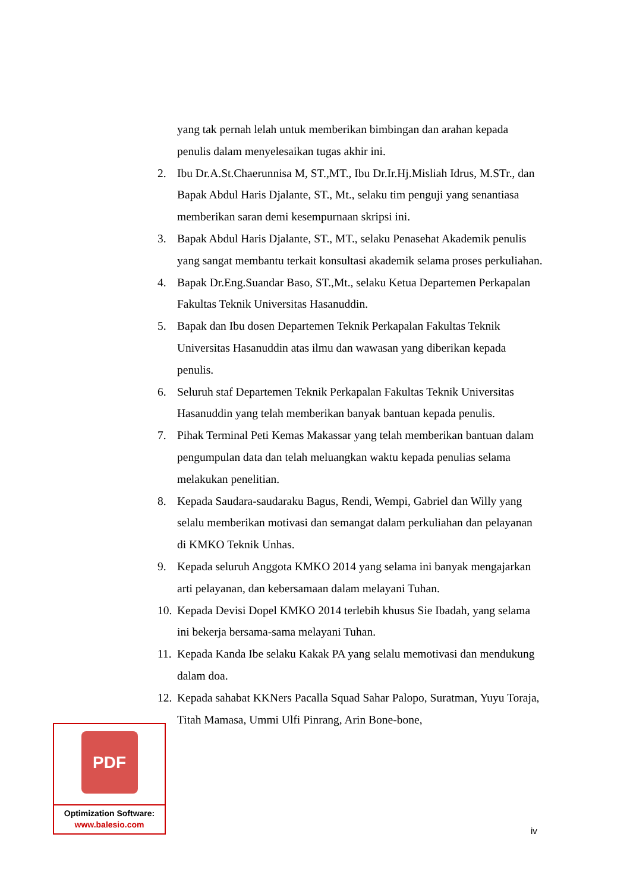yang tak pernah lelah untuk memberikan bimbingan dan arahan kepada penulis dalam menyelesaikan tugas akhir ini.
2. Ibu Dr.A.St.Chaerunnisa M, ST.,MT., Ibu Dr.Ir.Hj.Misliah Idrus, M.STr., dan Bapak Abdul Haris Djalante, ST., Mt., selaku tim penguji yang senantiasa memberikan saran demi kesempurnaan skripsi ini.
3. Bapak Abdul Haris Djalante, ST., MT., selaku Penasehat Akademik penulis yang sangat membantu terkait konsultasi akademik selama proses perkuliahan.
4. Bapak Dr.Eng.Suandar Baso, ST.,Mt., selaku Ketua Departemen Perkapalan Fakultas Teknik Universitas Hasanuddin.
5. Bapak dan Ibu dosen Departemen Teknik Perkapalan Fakultas Teknik Universitas Hasanuddin atas ilmu dan wawasan yang diberikan kepada penulis.
6. Seluruh staf Departemen Teknik Perkapalan Fakultas Teknik Universitas Hasanuddin yang telah memberikan banyak bantuan kepada penulis.
7. Pihak Terminal Peti Kemas Makassar yang telah memberikan bantuan dalam pengumpulan data dan telah meluangkan waktu kepada penulias selama melakukan penelitian.
8. Kepada Saudara-saudaraku Bagus, Rendi, Wempi, Gabriel dan Willy yang selalu memberikan motivasi dan semangat dalam perkuliahan dan pelayanan di KMKO Teknik Unhas.
9. Kepada seluruh Anggota KMKO 2014 yang selama ini banyak mengajarkan arti pelayanan, dan kebersamaan dalam melayani Tuhan.
10. Kepada Devisi Dopel KMKO 2014 terlebih khusus Sie Ibadah, yang selama ini bekerja bersama-sama melayani Tuhan.
11. Kepada Kanda Ibe selaku Kakak PA yang selalu memotivasi dan mendukung dalam doa.
12. Kepada sahabat KKNers Pacalla Squad Sahar Palopo, Suratman, Yuyu Toraja, Titah Mamasa, Ummi Ulfi Pinrang, Arin Bone-bone,
iv
PDF
Optimization Software:
www.balesio.com